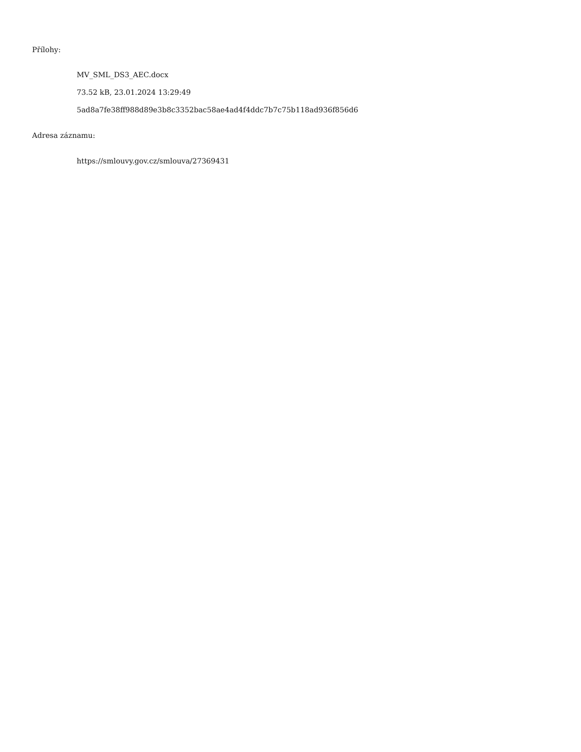Přílohy:
MV_SML_DS3_AEC.docx
73.52 kB, 23.01.2024 13:29:49
5ad8a7fe38ff988d89e3b8c3352bac58ae4ad4f4ddc7b7c75b118ad936f856d6
Adresa záznamu:
https://smlouvy.gov.cz/smlouva/27369431